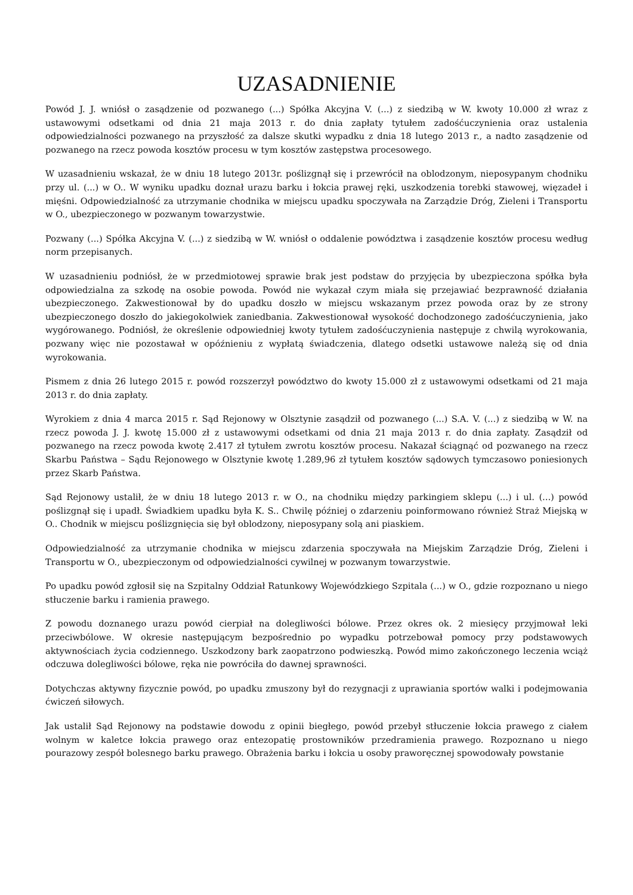UZASADNIENIE
Powód J. J. wniósł o zasądzenie od pozwanego (...) Spółka Akcyjna V. (...) z siedzibą w W. kwoty 10.000 zł wraz z ustawowymi odsetkami od dnia 21 maja 2013 r. do dnia zapłaty tytułem zadośćuczynienia oraz ustalenia odpowiedzialności pozwanego na przyszłość za dalsze skutki wypadku z dnia 18 lutego 2013 r., a nadto zasądzenie od pozwanego na rzecz powoda kosztów procesu w tym kosztów zastępstwa procesowego.
W uzasadnieniu wskazał, że w dniu 18 lutego 2013r. poślizgnął się i przewrócił na oblodzonym, nieposypanym chodniku przy ul. (...) w O.. W wyniku upadku doznał urazu barku i łokcia prawej ręki, uszkodzenia torebki stawowej, więzadeł i mięśni. Odpowiedzialność za utrzymanie chodnika w miejscu upadku spoczywała na Zarządzie Dróg, Zieleni i Transportu w O., ubezpieczonego w pozwanym towarzystwie.
Pozwany (...) Spółka Akcyjna V. (...) z siedzibą w W. wniósł o oddalenie powództwa i zasądzenie kosztów procesu według norm przepisanych.
W uzasadnieniu podniósł, że w przedmiotowej sprawie brak jest podstaw do przyjęcia by ubezpieczona spółka była odpowiedzialna za szkodę na osobie powoda. Powód nie wykazał czym miała się przejawiać bezprawność działania ubezpieczonego. Zakwestionował by do upadku doszło w miejscu wskazanym przez powoda oraz by ze strony ubezpieczonego doszło do jakiegokolwiek zaniedbania. Zakwestionował wysokość dochodzonego zadośćuczynienia, jako wygórowanego. Podniósł, że określenie odpowiedniej kwoty tytułem zadośćuczynienia następuje z chwilą wyrokowania, pozwany więc nie pozostawał w opóźnieniu z wypłatą świadczenia, dlatego odsetki ustawowe należą się od dnia wyrokowania.
Pismem z dnia 26 lutego 2015 r. powód rozszerzył powództwo do kwoty 15.000 zł z ustawowymi odsetkami od 21 maja 2013 r. do dnia zapłaty.
Wyrokiem z dnia 4 marca 2015 r. Sąd Rejonowy w Olsztynie zasądził od pozwanego (...) S.A. V. (...) z siedzibą w W. na rzecz powoda J. J. kwotę 15.000 zł z ustawowymi odsetkami od dnia 21 maja 2013 r. do dnia zapłaty. Zasądził od pozwanego na rzecz powoda kwotę 2.417 zł tytułem zwrotu kosztów procesu. Nakazał ściągnąć od pozwanego na rzecz Skarbu Państwa – Sądu Rejonowego w Olsztynie kwotę 1.289,96 zł tytułem kosztów sądowych tymczasowo poniesionych przez Skarb Państwa.
Sąd Rejonowy ustalił, że w dniu 18 lutego 2013 r. w O., na chodniku między parkingiem sklepu (...) i ul. (...) powód poślizgnął się i upadł. Świadkiem upadku była K. S.. Chwilę później o zdarzeniu poinformowano również Straż Miejską w O.. Chodnik w miejscu poślizgnięcia się był oblodzony, nieposypany solą ani piaskiem.
Odpowiedzialność za utrzymanie chodnika w miejscu zdarzenia spoczywała na Miejskim Zarządzie Dróg, Zieleni i Transportu w O., ubezpieczonym od odpowiedzialności cywilnej w pozwanym towarzystwie.
Po upadku powód zgłosił się na Szpitalny Oddział Ratunkowy Wojewódzkiego Szpitala (...) w O., gdzie rozpoznano u niego stłuczenie barku i ramienia prawego.
Z powodu doznanego urazu powód cierpiał na dolegliwości bólowe. Przez okres ok. 2 miesięcy przyjmował leki przeciwbólowe. W okresie następującym bezpośrednio po wypadku potrzebował pomocy przy podstawowych aktywnościach życia codziennego. Uszkodzony bark zaopatrzono podwieszką. Powód mimo zakończonego leczenia wciąż odczuwa dolegliwości bólowe, ręka nie powróciła do dawnej sprawności.
Dotychczas aktywny fizycznie powód, po upadku zmuszony był do rezygnacji z uprawiania sportów walki i podejmowania ćwiczeń siłowych.
Jak ustalił Sąd Rejonowy na podstawie dowodu z opinii biegłego, powód przebył stłuczenie łokcia prawego z ciałem wolnym w kaletce łokcia prawego oraz entezopatię prostowników przedramienia prawego. Rozpoznano u niego pourazowy zespół bolesnego barku prawego. Obrażenia barku i łokcia u osoby praworęcznej spowodowały powstanie